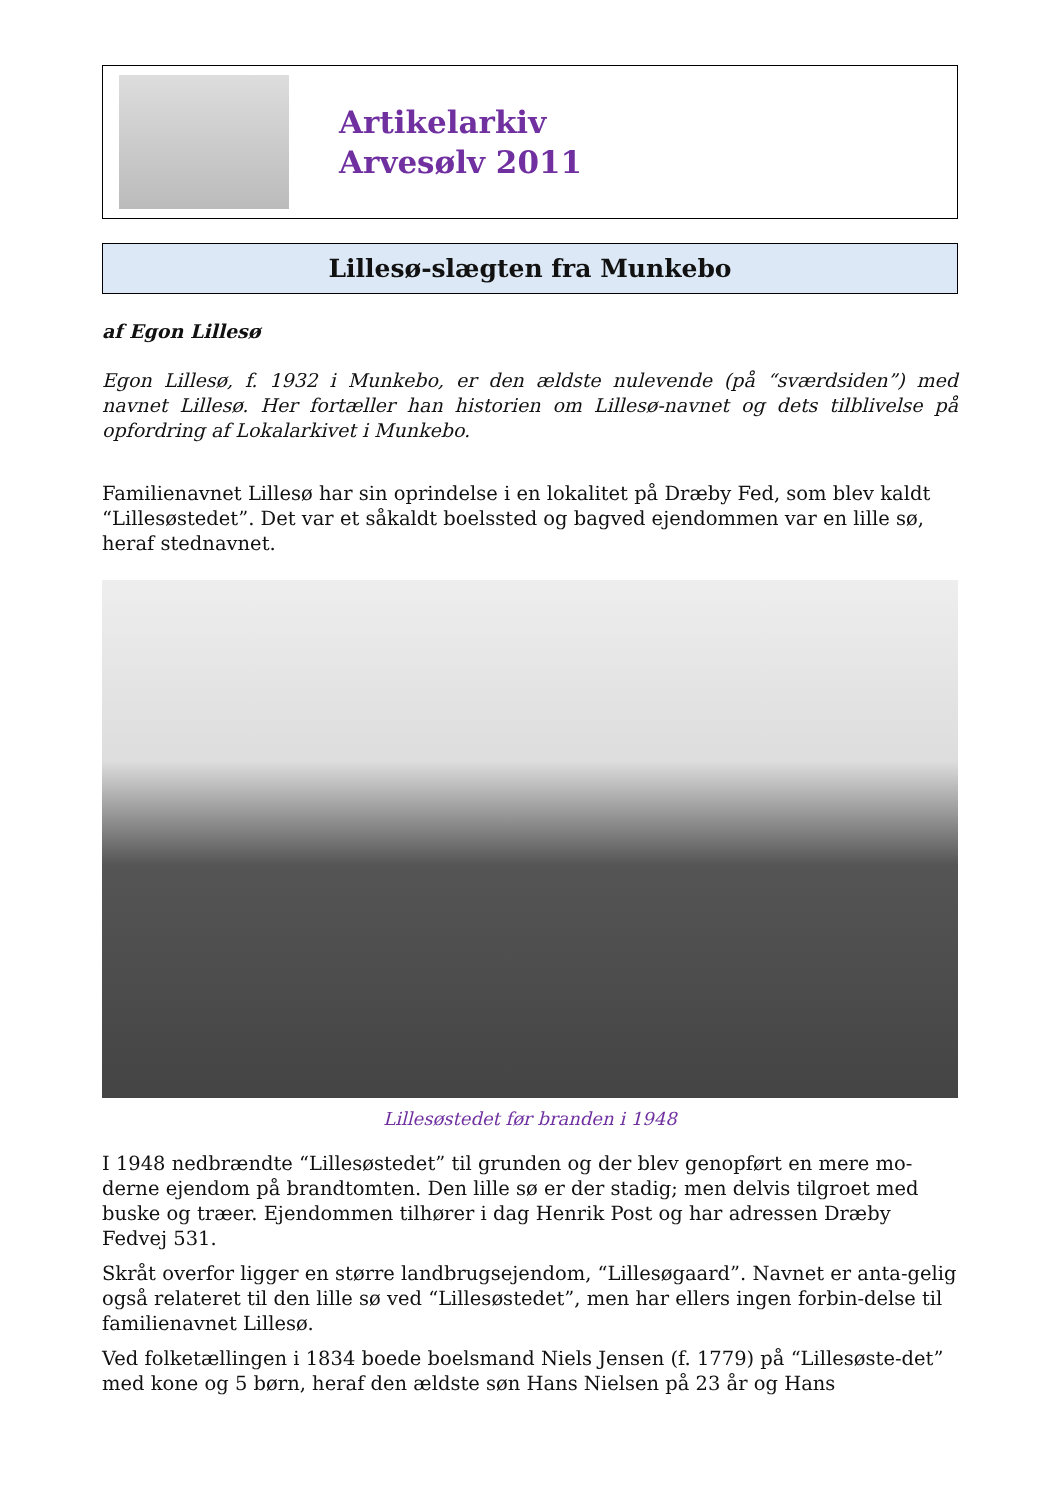Artikelarkiv
Arvesølv 2011
Lillesø-slægten fra Munkebo
af Egon Lillesø
Egon Lillesø, f. 1932 i Munkebo, er den ældste nulevende (på “sværdsiden”) med navnet Lillesø. Her fortæller han historien om Lillesø-navnet og dets tilblivelse på opfordring af Lokalarkivet i Munkebo.
Familienavnet Lillesø har sin oprindelse i en lokalitet på Dræby Fed, som blev kaldt “Lillesøstedet”. Det var et såkaldt boelssted og bagved ejendommen var en lille sø, heraf stednavnet.
Lillesøstedet før branden i 1948
I 1948 nedbrændte “Lillesøstedet” til grunden og der blev genopført en mere mo-derne ejendom på brandtomten. Den lille sø er der stadig; men delvis tilgroet med buske og træer. Ejendommen tilhører i dag Henrik Post og har adressen Dræby Fedvej 531.
Skråt overfor ligger en større landbrugsejendom, “Lillesøgaard”. Navnet er anta-gelig også relateret til den lille sø ved “Lillesøstedet”, men har ellers ingen forbin-delse til familienavnet Lillesø.
Ved folketællingen i 1834 boede boelsmand Niels Jensen (f. 1779) på “Lillesøste-det” med kone og 5 børn, heraf den ældste søn Hans Nielsen på 23 år og Hans